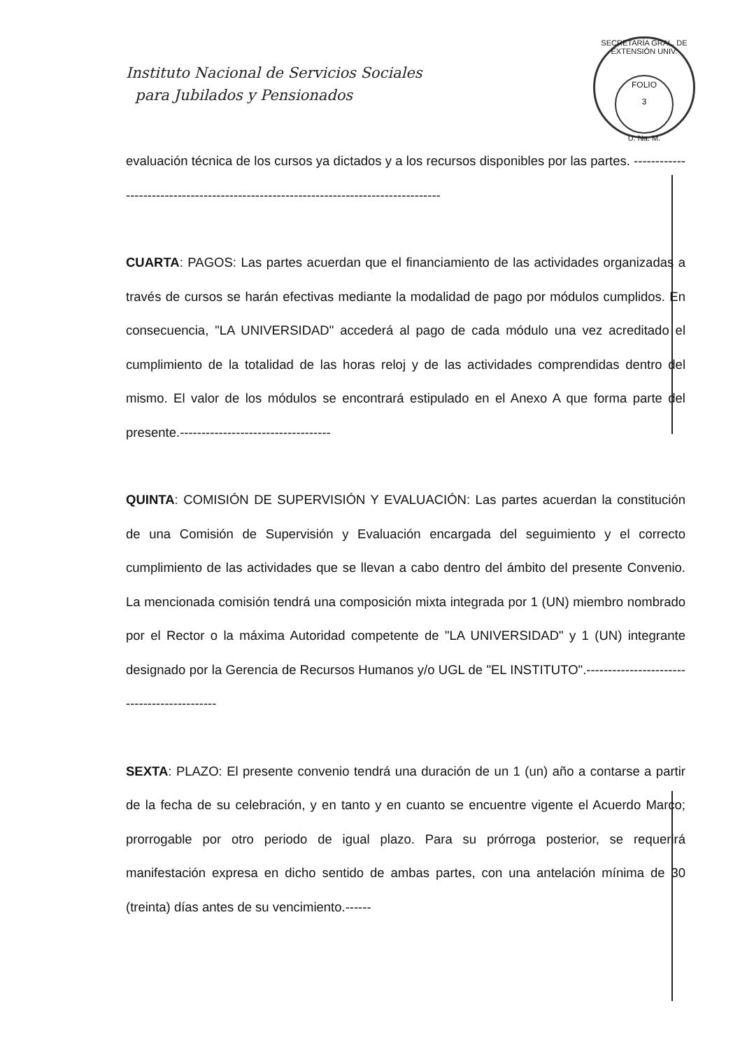Instituto Nacional de Servicios Sociales
para Jubilados y Pensionados
SECRETARÍA GRAL. DE EXTENSIÓN UNIV.
FOLIO
3
U. Na. M.
evaluación técnica de los cursos ya dictados y a los recursos disponibles por las partes. -------------------------------------------------------------------------------------
CUARTA: PAGOS: Las partes acuerdan que el financiamiento de las actividades organizadas a través de cursos se harán efectivas mediante la modalidad de pago por módulos cumplidos. En consecuencia, "LA UNIVERSIDAD" accederá al pago de cada módulo una vez acreditado el cumplimiento de la totalidad de las horas reloj y de las actividades comprendidas dentro del mismo. El valor de los módulos se encontrará estipulado en el Anexo A que forma parte del presente.-----------------------------------
QUINTA: COMISIÓN DE SUPERVISIÓN Y EVALUACIÓN: Las partes acuerdan la constitución de una Comisión de Supervisión y Evaluación encargada del seguimiento y el correcto cumplimiento de las actividades que se llevan a cabo dentro del ámbito del presente Convenio. La mencionada comisión tendrá una composición mixta integrada por 1 (UN) miembro nombrado por el Rector o la máxima Autoridad competente de "LA UNIVERSIDAD" y 1 (UN) integrante designado por la Gerencia de Recursos Humanos y/o UGL de "EL INSTITUTO".--------------------------------------------
SEXTA: PLAZO: El presente convenio tendrá una duración de un 1 (un) año a contarse a partir de la fecha de su celebración, y en tanto y en cuanto se encuentre vigente el Acuerdo Marco; prorrogable por otro periodo de igual plazo. Para su prórroga posterior, se requerirá manifestación expresa en dicho sentido de ambas partes, con una antelación mínima de 30 (treinta) días antes de su vencimiento.------